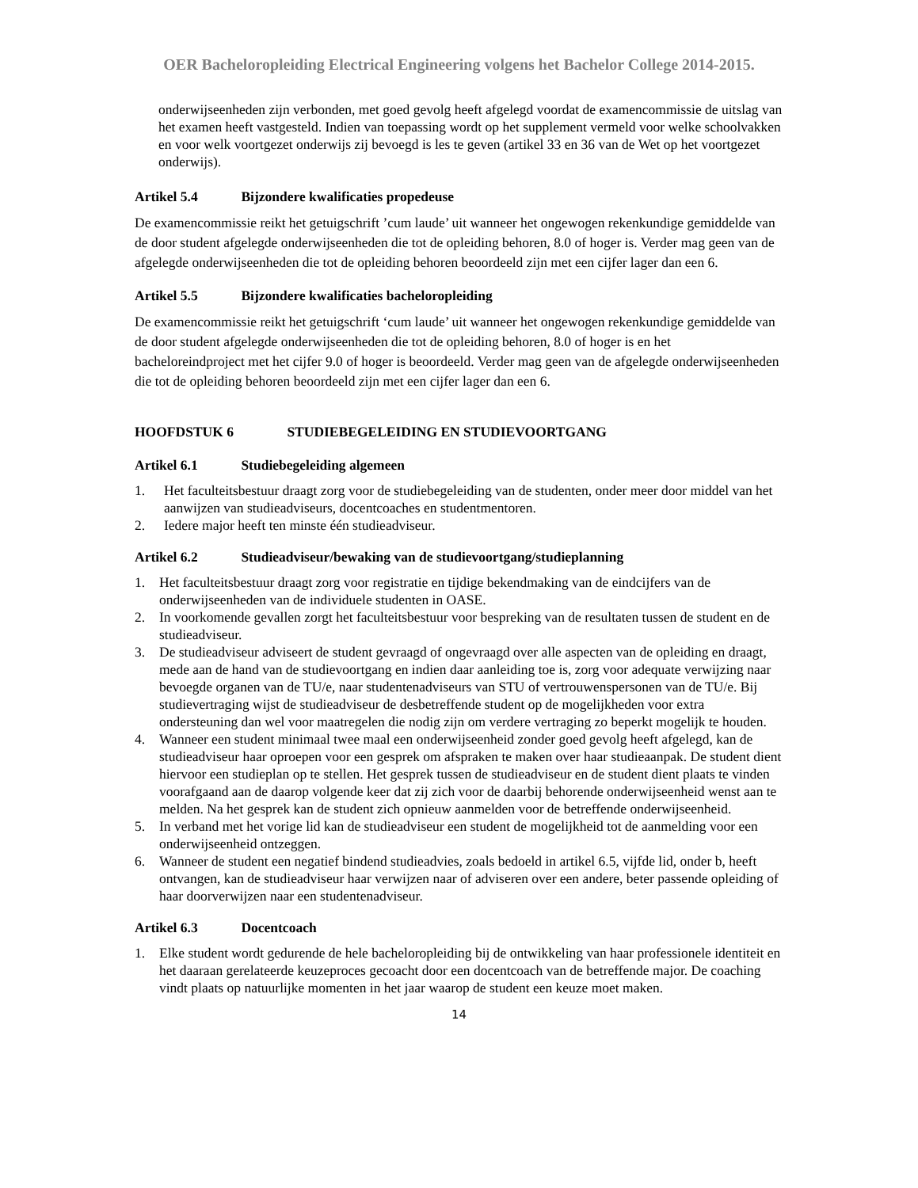OER Bacheloropleiding Electrical Engineering volgens het Bachelor College 2014-2015.
onderwijseenheden zijn verbonden, met goed gevolg heeft afgelegd voordat de examencommissie de uitslag van het examen heeft vastgesteld. Indien van toepassing wordt op het supplement vermeld voor welke schoolvakken en voor welk voortgezet onderwijs zij bevoegd is les te geven (artikel 33 en 36 van de Wet op het voortgezet onderwijs).
Artikel 5.4 Bijzondere kwalificaties propedeuse
De examencommissie reikt het getuigschrift ’cum laude’ uit wanneer het ongewogen rekenkundige gemiddelde van de door student afgelegde onderwijseenheden die tot de opleiding behoren, 8.0 of hoger is. Verder mag geen van de afgelegde onderwijseenheden die tot de opleiding behoren beoordeeld zijn met een cijfer lager dan een 6.
Artikel 5.5 Bijzondere kwalificaties bacheloropleiding
De examencommissie reikt het getuigschrift ‘cum laude’ uit wanneer het ongewogen rekenkundige gemiddelde van de door student afgelegde onderwijseenheden die tot de opleiding behoren, 8.0 of hoger is en het bacheloreindproject met het cijfer 9.0 of hoger is beoordeeld. Verder mag geen van de afgelegde onderwijseenheden die tot de opleiding behoren beoordeeld zijn met een cijfer lager dan een 6.
HOOFDSTUK 6 STUDIEBEGELEIDING EN STUDIEVOORTGANG
Artikel 6.1 Studiebegeleiding algemeen
1. Het faculteitsbestuur draagt zorg voor de studiebegeleiding van de studenten, onder meer door middel van het aanwijzen van studieadviseurs, docentcoaches en studentmentoren.
2. Iedere major heeft ten minste één studieadviseur.
Artikel 6.2 Studieadviseur/bewaking van de studievoortgang/studieplanning
1. Het faculteitsbestuur draagt zorg voor registratie en tijdige bekendmaking van de eindcijfers van de onderwijseenheden van de individuele studenten in OASE.
2. In voorkomende gevallen zorgt het faculteitsbestuur voor bespreking van de resultaten tussen de student en de studieadviseur.
3. De studieadviseur adviseert de student gevraagd of ongevraagd over alle aspecten van de opleiding en draagt, mede aan de hand van de studievoortgang en indien daar aanleiding toe is, zorg voor adequate verwijzing naar bevoegde organen van de TU/e, naar studentenadviseurs van STU of vertrouwenspersonen van de TU/e. Bij studievertraging wijst de studieadviseur de desbetreffende student op de mogelijkheden voor extra ondersteuning dan wel voor maatregelen die nodig zijn om verdere vertraging zo beperkt mogelijk te houden.
4. Wanneer een student minimaal twee maal een onderwijseenheid zonder goed gevolg heeft afgelegd, kan de studieadviseur haar oproepen voor een gesprek om afspraken te maken over haar studieaanpak. De student dient hiervoor een studieplan op te stellen. Het gesprek tussen de studieadviseur en de student dient plaats te vinden voorafgaand aan de daarop volgende keer dat zij zich voor de daarbij behorende onderwijseenheid wenst aan te melden. Na het gesprek kan de student zich opnieuw aanmelden voor de betreffende onderwijseenheid.
5. In verband met het vorige lid kan de studieadviseur een student de mogelijkheid tot de aanmelding voor een onderwijseenheid ontzeggen.
6. Wanneer de student een negatief bindend studieadvies, zoals bedoeld in artikel 6.5, vijfde lid, onder b, heeft ontvangen, kan de studieadviseur haar verwijzen naar of adviseren over een andere, beter passende opleiding of haar doorverwijzen naar een studentenadviseur.
Artikel 6.3 Docentcoach
1. Elke student wordt gedurende de hele bacheloropleiding bij de ontwikkeling van haar professionele identiteit en het daaraan gerelateerde keuzeproces gecoacht door een docentcoach van de betreffende major. De coaching vindt plaats op natuurlijke momenten in het jaar waarop de student een keuze moet maken.
14